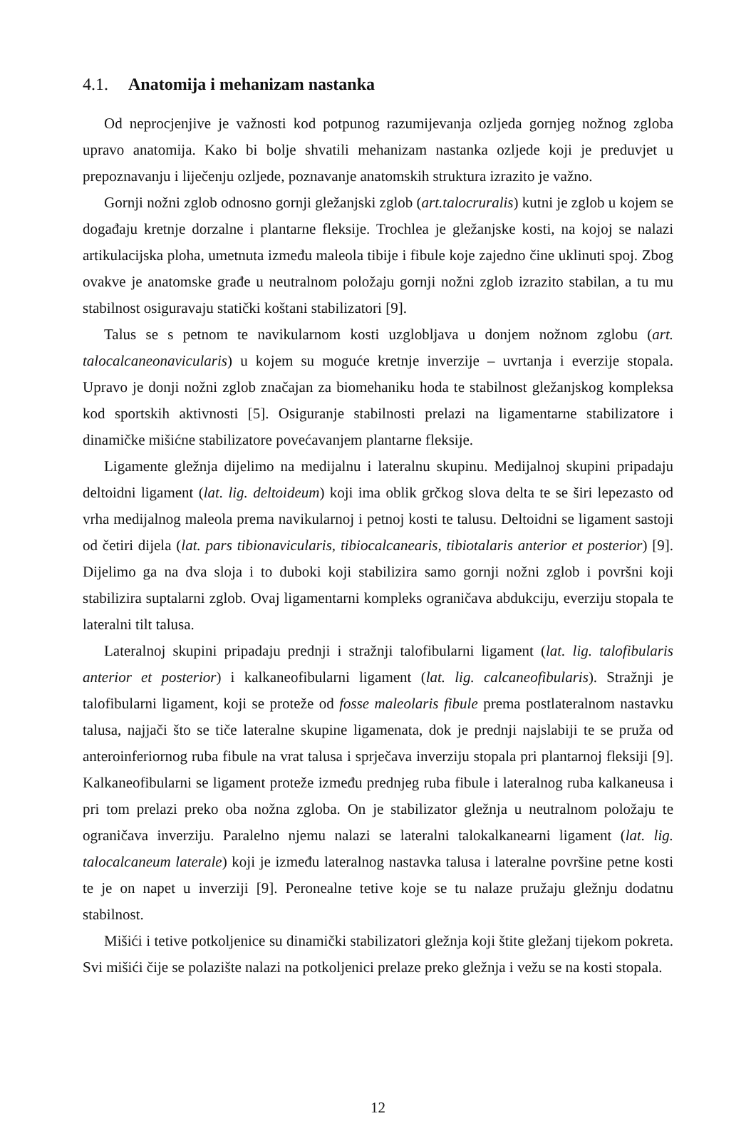4.1. Anatomija i mehanizam nastanka
Od neprocjenjive je važnosti kod potpunog razumijevanja ozljeda gornjeg nožnog zgloba upravo anatomija. Kako bi bolje shvatili mehanizam nastanka ozljede koji je preduvjet u prepoznavanju i liječenju ozljede, poznavanje anatomskih struktura izrazito je važno.
Gornji nožni zglob odnosno gornji gležanjski zglob (art.talocruralis) kutni je zglob u kojem se događaju kretnje dorzalne i plantarne fleksije. Trochlea je gležanjske kosti, na kojoj se nalazi artikulacijska ploha, umetnuta između maleola tibije i fibule koje zajedno čine uklinuti spoj. Zbog ovakve je anatomske građe u neutralnom položaju gornji nožni zglob izrazito stabilan, a tu mu stabilnost osiguravaju statički koštani stabilizatori [9].
Talus se s petnom te navikularnom kosti uzglobljava u donjem nožnom zglobu (art. talocalcaneonavicularis) u kojem su moguće kretnje inverzije – uvrtanja i everzije stopala. Upravo je donji nožni zglob značajan za biomehaniku hoda te stabilnost gležanjskog kompleksa kod sportskih aktivnosti [5]. Osiguranje stabilnosti prelazi na ligamentarne stabilizatore i dinamičke mišićne stabilizatore povećavanjem plantarne fleksije.
Ligamente gležnja dijelimo na medijalnu i lateralnu skupinu. Medijalnoj skupini pripadaju deltoidni ligament (lat. lig. deltoideum) koji ima oblik grčkog slova delta te se širi lepezasto od vrha medijalnog maleola prema navikularnoj i petnoj kosti te talusu. Deltoidni se ligament sastoji od četiri dijela (lat. pars tibionavicularis, tibiocalcanearis, tibiotalaris anterior et posterior) [9]. Dijelimo ga na dva sloja i to duboki koji stabilizira samo gornji nožni zglob i površni koji stabilizira suptalarni zglob. Ovaj ligamentarni kompleks ograničava abdukciju, everziju stopala te lateralni tilt talusa.
Lateralnoj skupini pripadaju prednji i stražnji talofibularni ligament (lat. lig. talofibularis anterior et posterior) i kalkaneofibularni ligament (lat. lig. calcaneofibularis). Stražnji je talofibularni ligament, koji se proteže od fosse maleolaris fibule prema postlateralnom nastavku talusa, najjači što se tiče lateralne skupine ligamenata, dok je prednji najslabiji te se pruža od anteroinferiornog ruba fibule na vrat talusa i sprječava inverziju stopala pri plantarnoj fleksiji [9]. Kalkaneofibularni se ligament proteže između prednjeg ruba fibule i lateralnog ruba kalkaneusa i pri tom prelazi preko oba nožna zgloba. On je stabilizator gležnja u neutralnom položaju te ograničava inverziju. Paralelno njemu nalazi se lateralni talokalkanearni ligament (lat. lig. talocalcaneum laterale) koji je između lateralnog nastavka talusa i lateralne površine petne kosti te je on napet u inverziji [9]. Peronealne tetive koje se tu nalaze pružaju gležnju dodatnu stabilnost.
Mišići i tetive potkoljenice su dinamički stabilizatori gležnja koji štite gležanj tijekom pokreta. Svi mišići čije se polazište nalazi na potkoljenici prelaze preko gležnja i vežu se na kosti stopala.
12